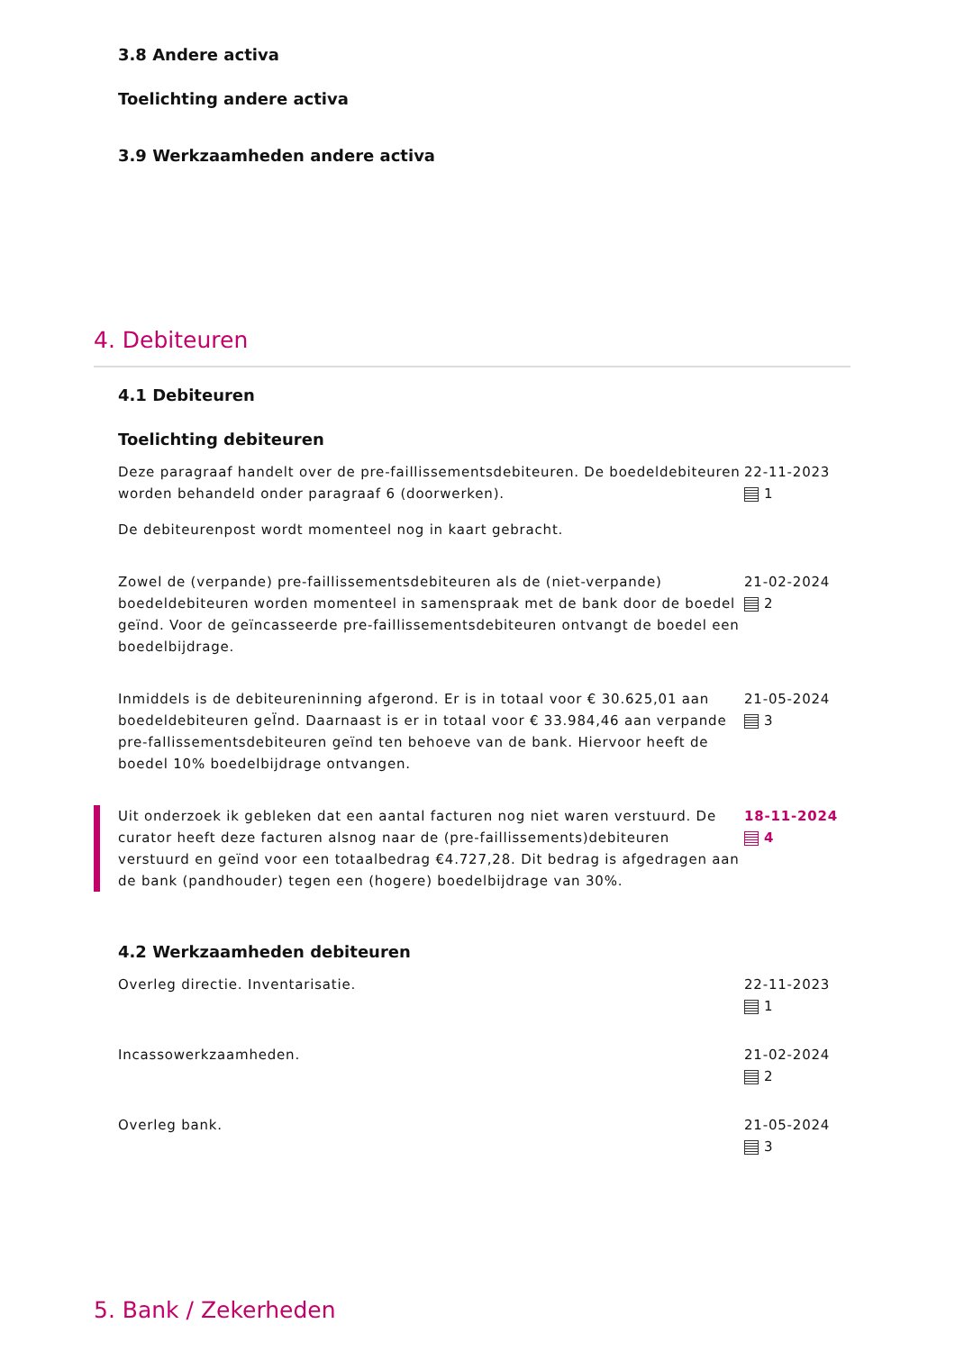3.8 Andere activa
Toelichting andere activa
3.9 Werkzaamheden andere activa
4. Debiteuren
4.1 Debiteuren
Toelichting debiteuren
Deze paragraaf handelt over de pre-faillissementsdebiteuren. De boedeldebiteuren worden behandeld onder paragraaf 6 (doorwerken).
De debiteurenpost wordt momenteel nog in kaart gebracht.
22-11-2023
1
Zowel de (verpande) pre-faillissementsdebiteuren als de (niet-verpande) boedeldebiteuren worden momenteel in samenspraak met de bank door de boedel geïnd. Voor de geïncasseerde pre-faillissementsdebiteuren ontvangt de boedel een boedelbijdrage.
21-02-2024
2
Inmiddels is de debiteureninning afgerond. Er is in totaal voor € 30.625,01 aan boedeldebiteuren geÏnd. Daarnaast is er in totaal voor € 33.984,46 aan verpande pre-fallissementsdebiteuren geïnd ten behoeve van de bank. Hiervoor heeft de boedel 10% boedelbijdrage ontvangen.
21-05-2024
3
Uit onderzoek ik gebleken dat een aantal facturen nog niet waren verstuurd. De curator heeft deze facturen alsnog naar de (pre-faillissements)debiteuren verstuurd en geïnd voor een totaalbedrag €4.727,28. Dit bedrag is afgedragen aan de bank (pandhouder) tegen een (hogere) boedelbijdrage van 30%.
18-11-2024
4
4.2 Werkzaamheden debiteuren
Overleg directie. Inventarisatie. 22-11-2023
1
Incassowerkzaamheden. 21-02-2024
2
Overleg bank. 21-05-2024
3
5. Bank / Zekerheden